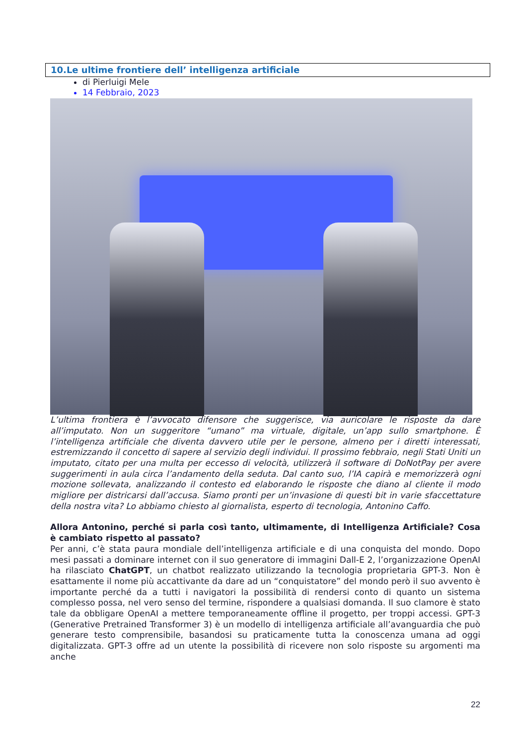10.Le ultime frontiere dell’ intelligenza artificiale
di Pierluigi Mele
14 Febbraio, 2023
L’ultima frontiera è l’avvocato difensore che suggerisce, via auricolare le risposte da dare all’imputato. Non un suggeritore “umano” ma virtuale, digitale, un’app sullo smartphone. È l’intelligenza artificiale che diventa davvero utile per le persone, almeno per i diretti interessati, estremizzando il concetto di sapere al servizio degli individui. Il prossimo febbraio, negli Stati Uniti un imputato, citato per una multa per eccesso di velocità, utilizzerà il software di DoNotPay per avere suggerimenti in aula circa l’andamento della seduta. Dal canto suo, l’IA capirà e memorizzerà ogni mozione sollevata, analizzando il contesto ed elaborando le risposte che diano al cliente il modo migliore per districarsi dall’accusa. Siamo pronti per un’invasione di questi bit in varie sfaccettature della nostra vita? Lo abbiamo chiesto al giornalista, esperto di tecnologia, Antonino Caffo.
Allora Antonino, perché si parla così tanto, ultimamente, di Intelligenza Artificiale? Cosa è cambiato rispetto al passato?
Per anni, c’è stata paura mondiale dell’intelligenza artificiale e di una conquista del mondo. Dopo mesi passati a dominare internet con il suo generatore di immagini Dall-E 2, l’organizzazione OpenAI ha rilasciato ChatGPT, un chatbot realizzato utilizzando la tecnologia proprietaria GPT-3. Non è esattamente il nome più accattivante da dare ad un “conquistatore” del mondo però il suo avvento è importante perché da a tutti i navigatori la possibilità di rendersi conto di quanto un sistema complesso possa, nel vero senso del termine, rispondere a qualsiasi domanda. Il suo clamore è stato tale da obbligare OpenAI a mettere temporaneamente offline il progetto, per troppi accessi. GPT-3 (Generative Pretrained Transformer 3) è un modello di intelligenza artificiale all’avanguardia che può generare testo comprensibile, basandosi su praticamente tutta la conoscenza umana ad oggi digitalizzata. GPT-3 offre ad un utente la possibilità di ricevere non solo risposte su argomenti ma anche
22